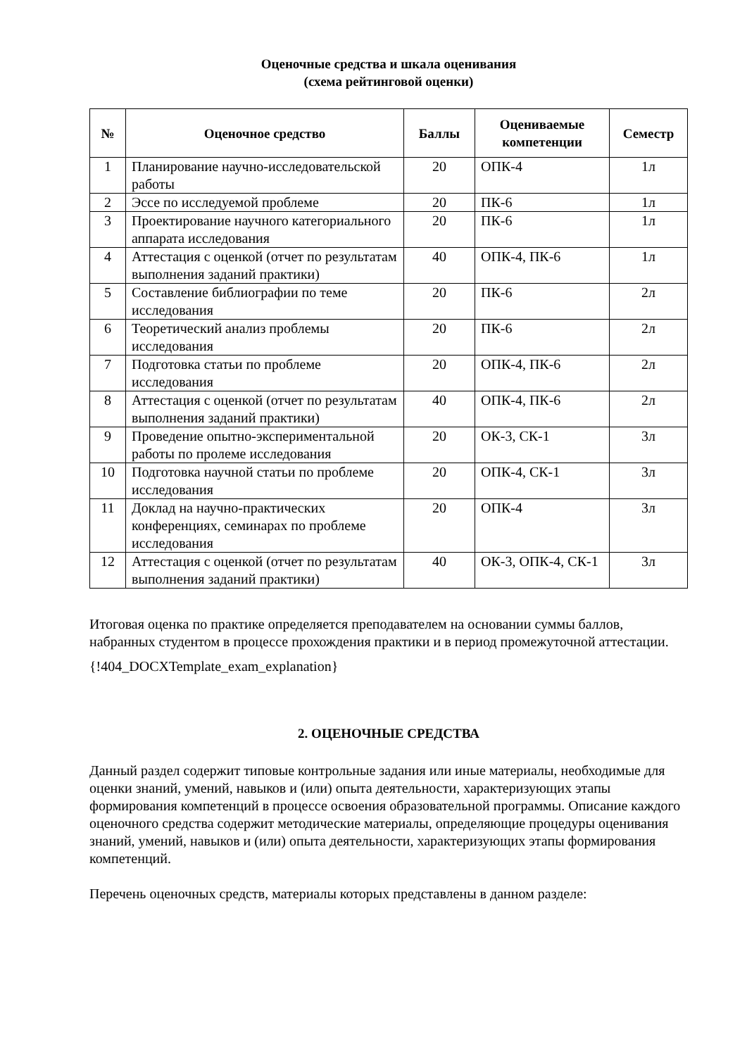Оценочные средства и шкала оценивания
(схема рейтинговой оценки)
| № | Оценочное средство | Баллы | Оцениваемые компетенции | Семестр |
| --- | --- | --- | --- | --- |
| 1 | Планирование научно-исследовательской работы | 20 | ОПК-4 | 1л |
| 2 | Эссе по исследуемой проблеме | 20 | ПК-6 | 1л |
| 3 | Проектирование научного категориального аппарата исследования | 20 | ПК-6 | 1л |
| 4 | Аттестация с оценкой (отчет по результатам выполнения заданий практики) | 40 | ОПК-4, ПК-6 | 1л |
| 5 | Составление библиографии по теме исследования | 20 | ПК-6 | 2л |
| 6 | Теоретический анализ проблемы исследования | 20 | ПК-6 | 2л |
| 7 | Подготовка статьи по проблеме исследования | 20 | ОПК-4, ПК-6 | 2л |
| 8 | Аттестация с оценкой (отчет по результатам выполнения заданий практики) | 40 | ОПК-4, ПК-6 | 2л |
| 9 | Проведение опытно-экспериментальной работы по пролеме исследования | 20 | ОК-3, СК-1 | 3л |
| 10 | Подготовка научной статьи по проблеме исследования | 20 | ОПК-4, СК-1 | 3л |
| 11 | Доклад на научно-практических конференциях, семинарах по проблеме исследования | 20 | ОПК-4 | 3л |
| 12 | Аттестация с оценкой (отчет по результатам выполнения заданий практики) | 40 | ОК-3, ОПК-4, СК-1 | 3л |
Итоговая оценка по практике определяется преподавателем на основании суммы баллов, набранных студентом в процессе прохождения практики и в период промежуточной аттестации.
{!404_DOCXTemplate_exam_explanation}
2. ОЦЕНОЧНЫЕ СРЕДСТВА
Данный раздел содержит типовые контрольные задания или иные материалы, необходимые для оценки знаний, умений, навыков и (или) опыта деятельности, характеризующих этапы формирования компетенций в процессе освоения образовательной программы. Описание каждого оценочного средства содержит методические материалы, определяющие процедуры оценивания знаний, умений, навыков и (или) опыта деятельности, характеризующих этапы формирования компетенций.
Перечень оценочных средств, материалы которых представлены в данном разделе: